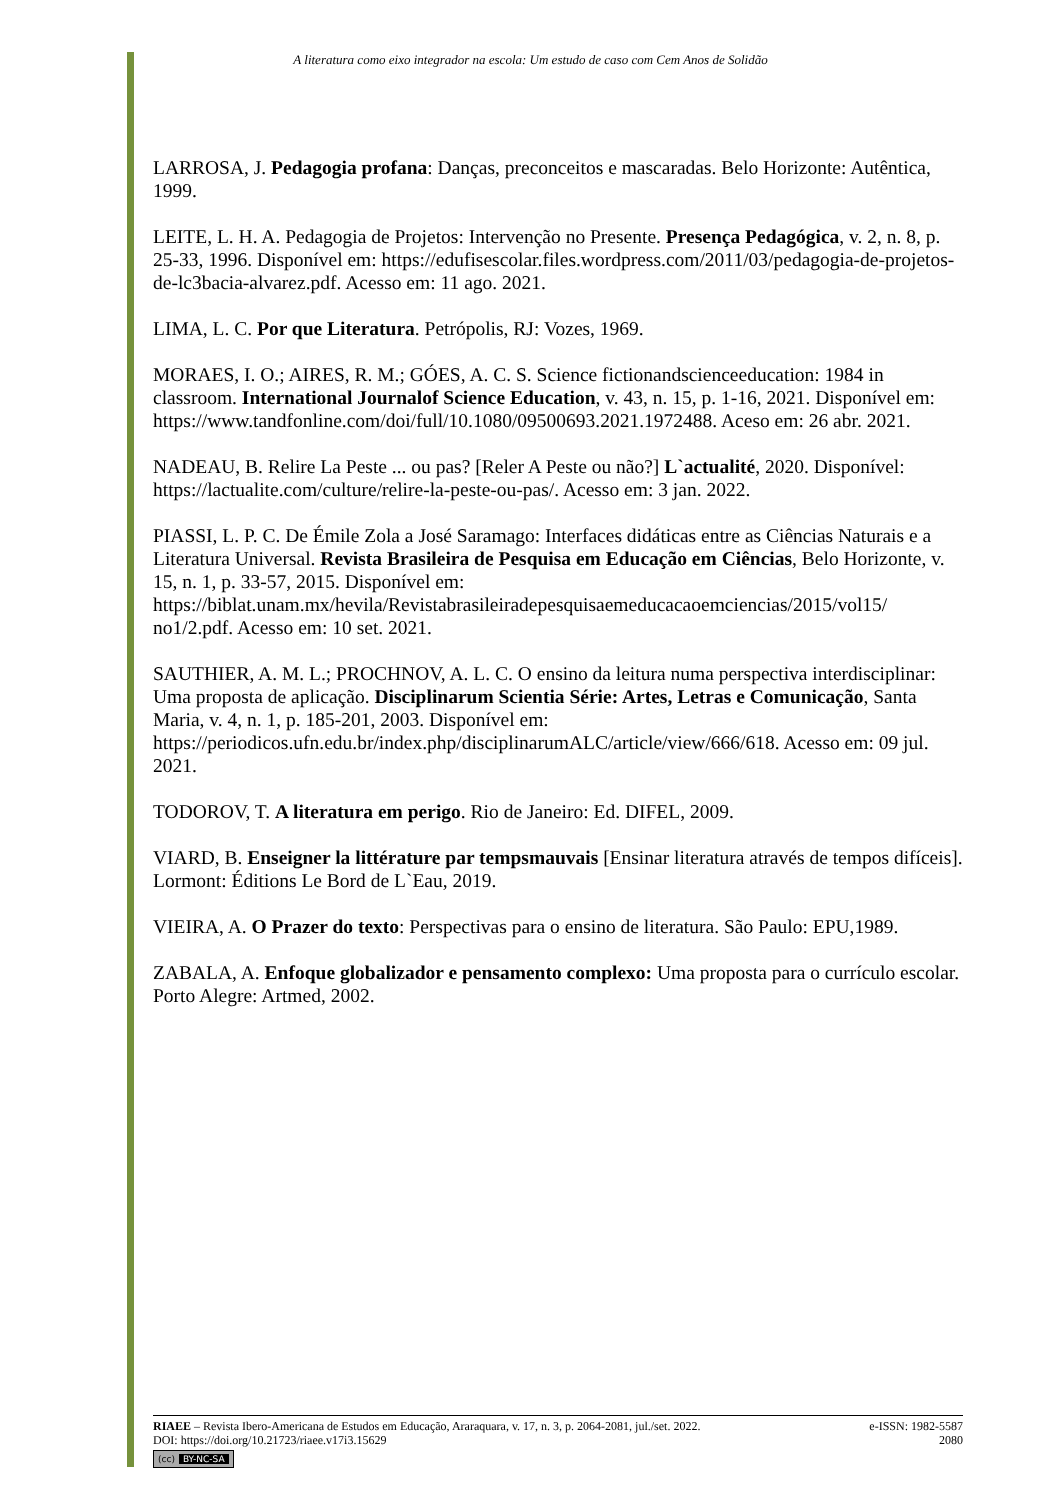A literatura como eixo integrador na escola: Um estudo de caso com Cem Anos de Solidão
LARROSA, J. Pedagogia profana: Danças, preconceitos e mascaradas. Belo Horizonte: Autêntica, 1999.
LEITE, L. H. A. Pedagogia de Projetos: Intervenção no Presente. Presença Pedagógica, v. 2, n. 8, p. 25-33, 1996. Disponível em: https://edufisescolar.files.wordpress.com/2011/03/pedagogia-de-projetos-de-lc3bacia-alvarez.pdf. Acesso em: 11 ago. 2021.
LIMA, L. C. Por que Literatura. Petrópolis, RJ: Vozes, 1969.
MORAES, I. O.; AIRES, R. M.; GÓES, A. C. S. Science fictionandscienceeducation: 1984 in classroom. International Journalof Science Education, v. 43, n. 15, p. 1-16, 2021. Disponível em: https://www.tandfonline.com/doi/full/10.1080/09500693.2021.1972488. Aceso em: 26 abr. 2021.
NADEAU, B. Relire La Peste ... ou pas? [Reler A Peste ou não?] L`actualité, 2020. Disponível: https://lactualite.com/culture/relire-la-peste-ou-pas/. Acesso em: 3 jan. 2022.
PIASSI, L. P. C. De Émile Zola a José Saramago: Interfaces didáticas entre as Ciências Naturais e a Literatura Universal. Revista Brasileira de Pesquisa em Educação em Ciências, Belo Horizonte, v. 15, n. 1, p. 33-57, 2015. Disponível em: https://biblat.unam.mx/hevila/Revistabrasileiradepesquisaemeducacaoemciencias/2015/vol15/ no1/2.pdf. Acesso em: 10 set. 2021.
SAUTHIER, A. M. L.; PROCHNOV, A. L. C. O ensino da leitura numa perspectiva interdisciplinar: Uma proposta de aplicação. Disciplinarum Scientia Série: Artes, Letras e Comunicação, Santa Maria, v. 4, n. 1, p. 185-201, 2003. Disponível em: https://periodicos.ufn.edu.br/index.php/disciplinarumALC/article/view/666/618. Acesso em: 09 jul. 2021.
TODOROV, T. A literatura em perigo. Rio de Janeiro: Ed. DIFEL, 2009.
VIARD, B. Enseigner la littérature par tempsmauvais [Ensinar literatura através de tempos difíceis]. Lormont: Éditions Le Bord de L`Eau, 2019.
VIEIRA, A. O Prazer do texto: Perspectivas para o ensino de literatura. São Paulo: EPU,1989.
ZABALA, A. Enfoque globalizador e pensamento complexo: Uma proposta para o currículo escolar. Porto Alegre: Artmed, 2002.
RIAEE – Revista Ibero-Americana de Estudos em Educação, Araraquara, v. 17, n. 3, p. 2064-2081, jul./set. 2022. e-ISSN: 1982-5587
DOI: https://doi.org/10.21723/riaee.v17i3.15629 2080
(cc) BY-NC-SA